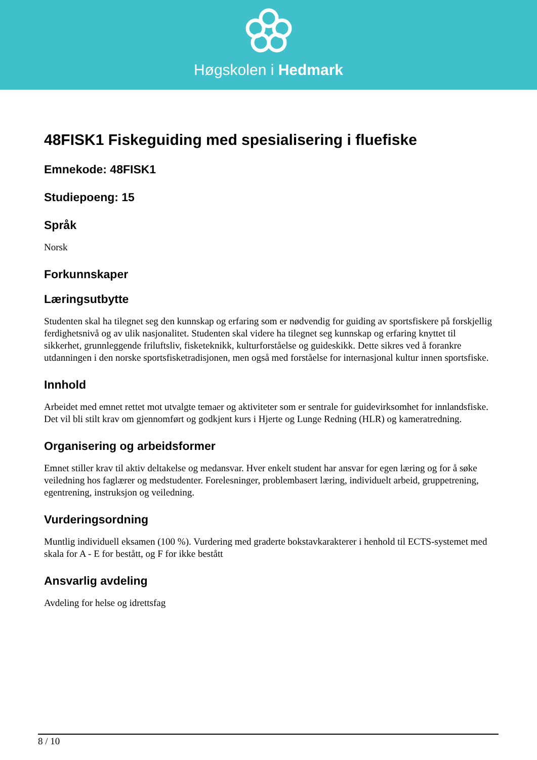Høgskolen i Hedmark
48FISK1 Fiskeguiding med spesialisering i fluefiske
Emnekode: 48FISK1
Studiepoeng: 15
Språk
Norsk
Forkunnskaper
Læringsutbytte
Studenten skal ha tilegnet seg den kunnskap og erfaring som er nødvendig for guiding av sportsfiskere på forskjellig ferdighetsnivå og av ulik nasjonalitet. Studenten skal videre ha tilegnet seg kunnskap og erfaring knyttet til sikkerhet, grunnleggende friluftsliv, fisketeknikk, kulturforståelse og guideskikk. Dette sikres ved å forankre utdanningen i den norske sportsfisketradisjonen, men også med forståelse for internasjonal kultur innen sportsfiske.
Innhold
Arbeidet med emnet rettet mot utvalgte temaer og aktiviteter som er sentrale for guidevirksomhet for innlandsfiske. Det vil bli stilt krav om gjennomført og godkjent kurs i Hjerte og Lunge Redning (HLR) og kameratredning.
Organisering og arbeidsformer
Emnet stiller krav til aktiv deltakelse og medansvar. Hver enkelt student har ansvar for egen læring og for å søke veiledning hos faglærer og medstudenter. Forelesninger, problembasert læring, individuelt arbeid, gruppetrening, egentrening, instruksjon og veiledning.
Vurderingsordning
Muntlig individuell eksamen (100 %). Vurdering med graderte bokstavkarakterer i henhold til ECTS-systemet med skala for A - E for bestått, og F for ikke bestått
Ansvarlig avdeling
Avdeling for helse og idrettsfag
8 / 10